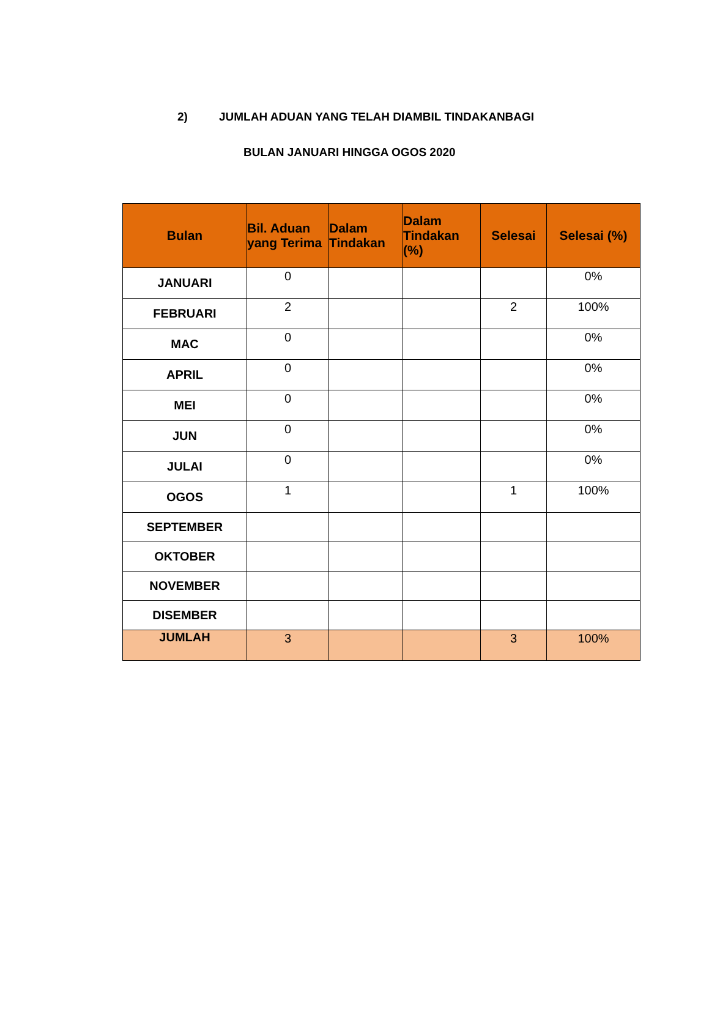2) JUMLAH ADUAN YANG TELAH DIAMBIL TINDAKANBAGI
BULAN JANUARI HINGGA OGOS 2020
| Bulan | Bil. Aduan yang Terima | Dalam Tindakan | Dalam Tindakan (%) | Selesai | Selesai (%) |
| --- | --- | --- | --- | --- | --- |
| JANUARI | 0 | | | | 0% |
| FEBRUARI | 2 | | | 2 | 100% |
| MAC | 0 | | | | 0% |
| APRIL | 0 | | | | 0% |
| MEI | 0 | | | | 0% |
| JUN | 0 | | | | 0% |
| JULAI | 0 | | | | 0% |
| OGOS | 1 | | | 1 | 100% |
| SEPTEMBER | | | | | |
| OKTOBER | | | | | |
| NOVEMBER | | | | | |
| DISEMBER | | | | | |
| JUMLAH | 3 | | | 3 | 100% |